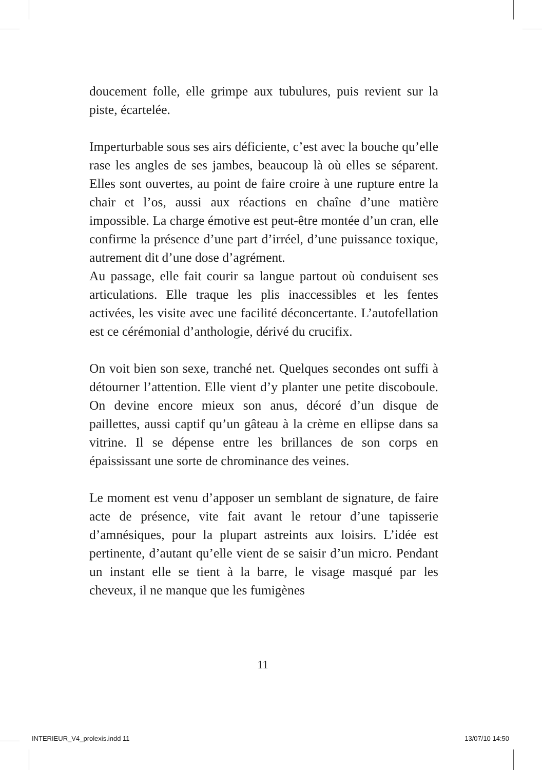doucement folle, elle grimpe aux tubulures, puis revient sur la piste, écartelée.
Imperturbable sous ses airs déficiente, c’est avec la bouche qu’elle rase les angles de ses jambes, beaucoup là où elles se séparent. Elles sont ouvertes, au point de faire croire à une rupture entre la chair et l’os, aussi aux réactions en chaîne d’une matière impossible. La charge émotive est peut-être montée d’un cran, elle confirme la présence d’une part d’irréel, d’une puissance toxique, autrement dit d’une dose d’agrément.
Au passage, elle fait courir sa langue partout où conduisent ses articulations. Elle traque les plis inaccessibles et les fentes activées, les visite avec une facilité déconcertante. L’autofellation est ce cérémonial d’anthologie, dérivé du crucifix.
On voit bien son sexe, tranché net. Quelques secondes ont suffi à détourner l’attention. Elle vient d’y planter une petite discoboule. On devine encore mieux son anus, décoré d’un disque de paillettes, aussi captif qu’un gâteau à la crème en ellipse dans sa vitrine. Il se dépense entre les brillances de son corps en épaississant une sorte de chrominance des veines.
Le moment est venu d’apposer un semblant de signature, de faire acte de présence, vite fait avant le retour d’une tapisserie d’amnésiques, pour la plupart astreints aux loisirs. L’idée est pertinente, d’autant qu’elle vient de se saisir d’un micro. Pendant un instant elle se tient à la barre, le visage masqué par les cheveux, il ne manque que les fumigènes
11
INTERIEUR_V4_prolexis.indd 11 13/07/10 14:50